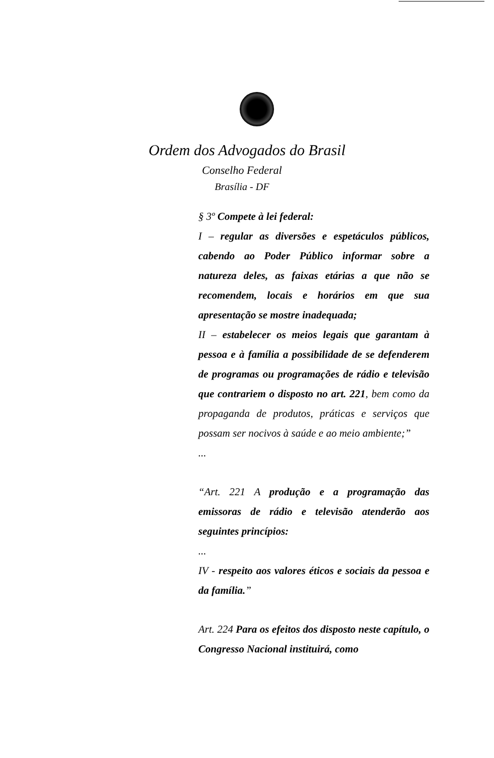Ordem dos Advogados do Brasil
Conselho Federal
Brasília - DF
§ 3º Compete à lei federal:
I – regular as diversões e espetáculos públicos, cabendo ao Poder Público informar sobre a natureza deles, as faixas etárias a que não se recomendem, locais e horários em que sua apresentação se mostre inadequada;
II – estabelecer os meios legais que garantam à pessoa e à família a possibilidade de se defenderem de programas ou programações de rádio e televisão que contrariem o disposto no art. 221, bem como da propaganda de produtos, práticas e serviços que possam ser nocivos à saúde e ao meio ambiente;”
...
“Art. 221 A produção e a programação das emissoras de rádio e televisão atenderão aos seguintes princípios:
...
IV - respeito aos valores éticos e sociais da pessoa e da família.”
Art. 224 Para os efeitos dos disposto neste capítulo, o Congresso Nacional instituirá, como